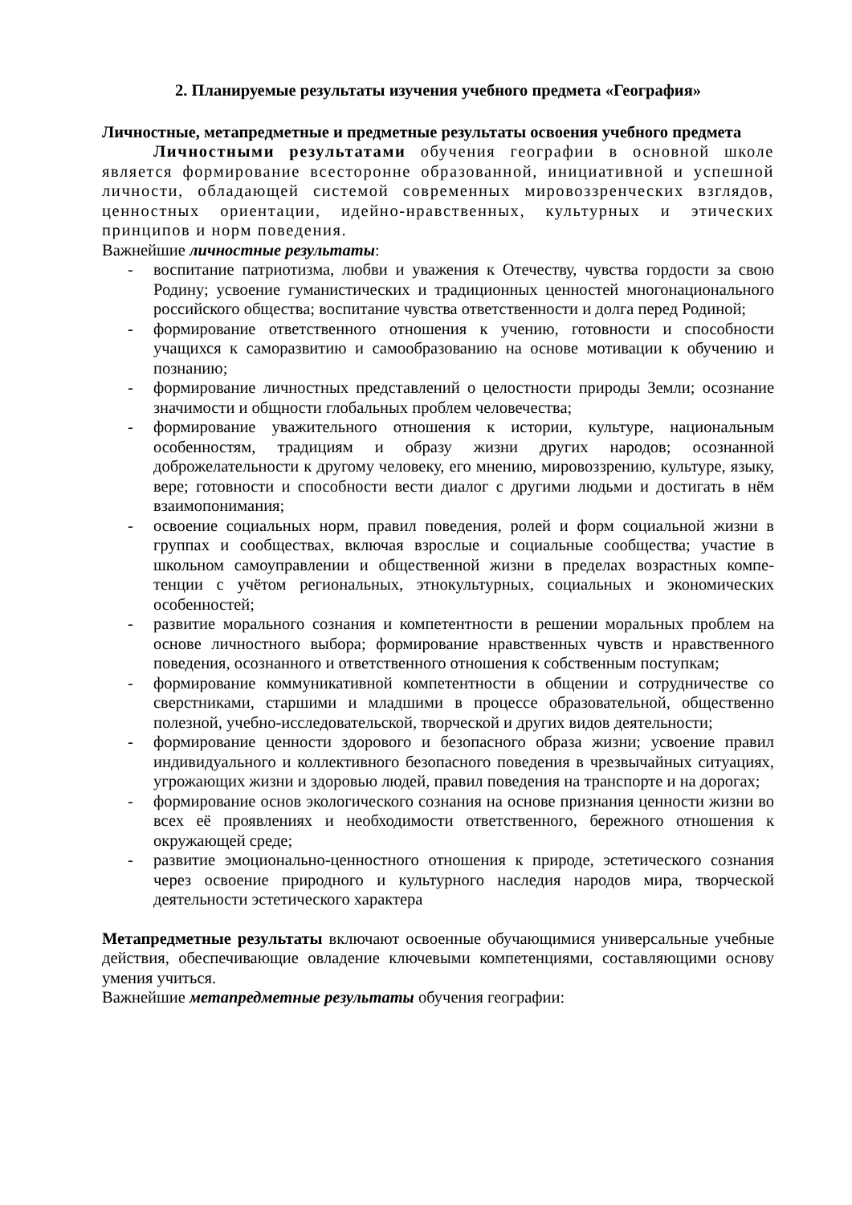2. Планируемые результаты изучения учебного предмета «География»
Личностные, метапредметные и предметные результаты освоения учебного предмета
Личностными результатами обучения географии в основной школе является формирование всесторонне образованной, инициативной и успешной личности, обладающей системой современных мировоззренческих взглядов, ценностных ориентации, идейно-нравственных, культурных и этических принципов и норм поведения.
Важнейшие личностные результаты:
- воспитание патриотизма, любви и уважения к Отечеству, чувства гордости за свою Родину; усвоение гуманистических и традиционных ценностей многонационального российского общества; воспитание чувства ответственности и долга перед Родиной;
- формирование ответственного отношения к учению, готовности и способности учащихся к саморазвитию и самообразованию на основе мотивации к обучению и познанию;
- формирование личностных представлений о целостности природы Земли; осознание значимости и общности глобальных проблем человечества;
- формирование уважительного отношения к истории, культуре, национальным особенностям, традициям и образу жизни других народов; осознанной доброжелательности к другому человеку, его мнению, мировоззрению, культуре, языку, вере; готовности и способности вести диалог с другими людьми и достигать в нём взаимопонимания;
- освоение социальных норм, правил поведения, ролей и форм социальной жизни в группах и сообществах, включая взрослые и социальные сообщества; участие в школьном самоуправлении и общественной жизни в пределах возрастных компе-тенции с учётом региональных, этнокультурных, социальных и экономических особенностей;
- развитие морального сознания и компетентности в решении моральных проблем на основе личностного выбора; формирование нравственных чувств и нравственного поведения, осознанного и ответственного отношения к собственным поступкам;
- формирование коммуникативной компетентности в общении и сотрудничестве со сверстниками, старшими и младшими в процессе образовательной, общественно полезной, учебно-исследовательской, творческой и других видов деятельности;
- формирование ценности здорового и безопасного образа жизни; усвоение правил индивидуального и коллективного безопасного поведения в чрезвычайных ситуациях, угрожающих жизни и здоровью людей, правил поведения на транспорте и на дорогах;
- формирование основ экологического сознания на основе признания ценности жизни во всех её проявлениях и необходимости ответственного, бережного отношения к окружающей среде;
- развитие эмоционально-ценностного отношения к природе, эстетического сознания через освоение природного и культурного наследия народов мира, творческой деятельности эстетического характера
Метапредметные результаты включают освоенные обучающимися универсальные учебные действия, обеспечивающие овладение ключевыми компетенциями, составляющими основу умения учиться.
Важнейшие метапредметные результаты обучения географии: